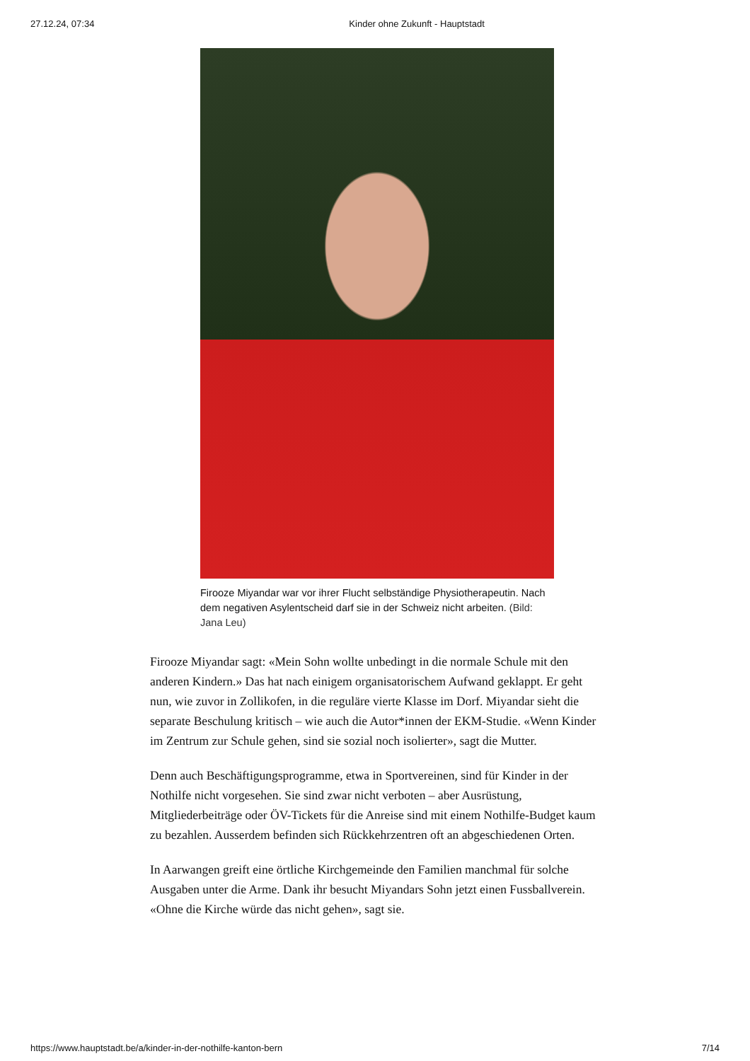27.12.24, 07:34 Kinder ohne Zukunft - Hauptstadt
Firooze Miyandar war vor ihrer Flucht selbständige Physiotherapeutin. Nach dem negativen Asylentscheid darf sie in der Schweiz nicht arbeiten. (Bild: Jana Leu)
Firooze Miyandar sagt: «Mein Sohn wollte unbedingt in die normale Schule mit den anderen Kindern.» Das hat nach einigem organisatorischem Aufwand geklappt. Er geht nun, wie zuvor in Zollikofen, in die reguläre vierte Klasse im Dorf. Miyandar sieht die separate Beschulung kritisch – wie auch die Autor*innen der EKM-Studie. «Wenn Kinder im Zentrum zur Schule gehen, sind sie sozial noch isolierter», sagt die Mutter.
Denn auch Beschäftigungsprogramme, etwa in Sportvereinen, sind für Kinder in der Nothilfe nicht vorgesehen. Sie sind zwar nicht verboten – aber Ausrüstung, Mitgliederbeiträge oder ÖV-Tickets für die Anreise sind mit einem Nothilfe-Budget kaum zu bezahlen. Ausserdem befinden sich Rückkehrzentren oft an abgeschiedenen Orten.
In Aarwangen greift eine örtliche Kirchgemeinde den Familien manchmal für solche Ausgaben unter die Arme. Dank ihr besucht Miyandars Sohn jetzt einen Fussballverein. «Ohne die Kirche würde das nicht gehen», sagt sie.
https://www.hauptstadt.be/a/kinder-in-der-nothilfe-kanton-bern 7/14